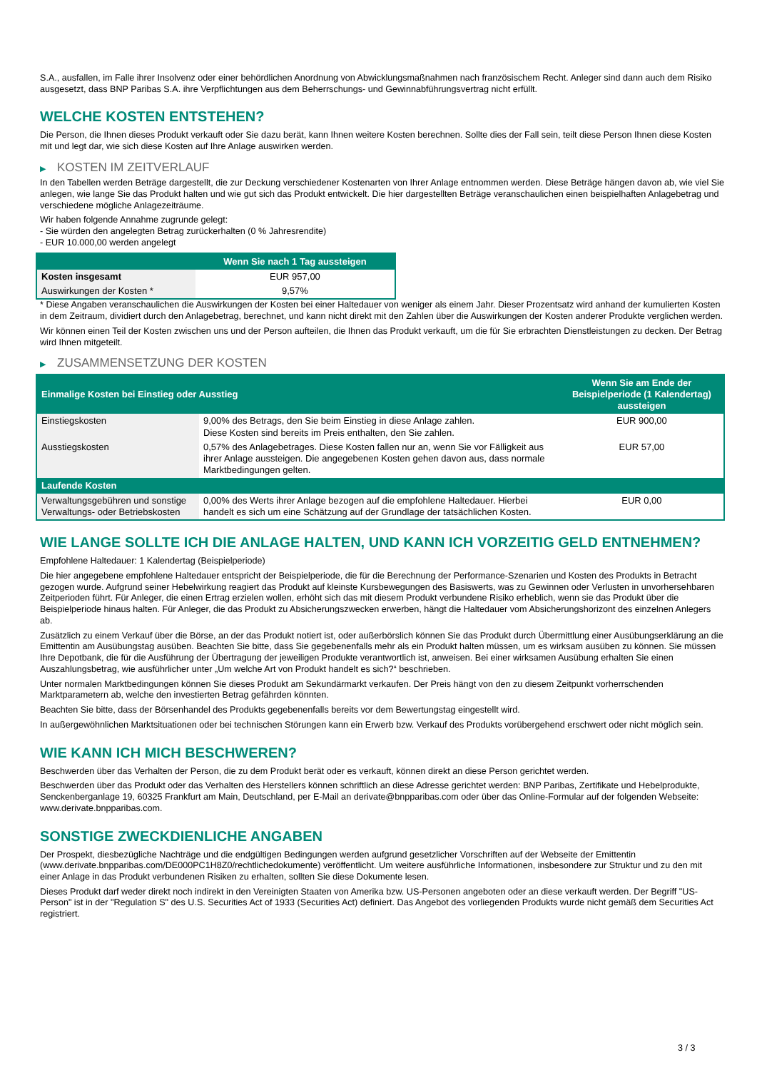S.A., ausfallen, im Falle ihrer Insolvenz oder einer behördlichen Anordnung von Abwicklungsmaßnahmen nach französischem Recht. Anleger sind dann auch dem Risiko ausgesetzt, dass BNP Paribas S.A. ihre Verpflichtungen aus dem Beherrschungs- und Gewinnabführungsvertrag nicht erfüllt.
WELCHE KOSTEN ENTSTEHEN?
Die Person, die Ihnen dieses Produkt verkauft oder Sie dazu berät, kann Ihnen weitere Kosten berechnen. Sollte dies der Fall sein, teilt diese Person Ihnen diese Kosten mit und legt dar, wie sich diese Kosten auf Ihre Anlage auswirken werden.
▶ KOSTEN IM ZEITVERLAUF
In den Tabellen werden Beträge dargestellt, die zur Deckung verschiedener Kostenarten von Ihrer Anlage entnommen werden. Diese Beträge hängen davon ab, wie viel Sie anlegen, wie lange Sie das Produkt halten und wie gut sich das Produkt entwickelt. Die hier dargestellten Beträge veranschaulichen einen beispielhaften Anlagebetrag und verschiedene mögliche Anlagezeiträume.
Wir haben folgende Annahme zugrunde gelegt:
- Sie würden den angelegten Betrag zurückerhalten (0 % Jahresrendite)
- EUR 10.000,00 werden angelegt
| | Wenn Sie nach 1 Tag aussteigen |
| --- | --- |
| Kosten insgesamt | EUR 957,00 |
| Auswirkungen der Kosten * | 9,57% |
* Diese Angaben veranschaulichen die Auswirkungen der Kosten bei einer Haltedauer von weniger als einem Jahr. Dieser Prozentsatz wird anhand der kumulierten Kosten in dem Zeitraum, dividiert durch den Anlagebetrag, berechnet, und kann nicht direkt mit den Zahlen über die Auswirkungen der Kosten anderer Produkte verglichen werden.
Wir können einen Teil der Kosten zwischen uns und der Person aufteilen, die Ihnen das Produkt verkauft, um die für Sie erbrachten Dienstleistungen zu decken. Der Betrag wird Ihnen mitgeteilt.
▶ ZUSAMMENSETZUNG DER KOSTEN
| Einmalige Kosten bei Einstieg oder Ausstieg | | Wenn Sie am Ende der Beispielperiode (1 Kalendertag) aussteigen |
| --- | --- | --- |
| Einstiegskosten | 9,00% des Betrags, den Sie beim Einstieg in diese Anlage zahlen. Diese Kosten sind bereits im Preis enthalten, den Sie zahlen. | EUR 900,00 |
| Ausstiegskosten | 0,57% des Anlagebetrages. Diese Kosten fallen nur an, wenn Sie vor Fälligkeit aus ihrer Anlage aussteigen. Die angegebenen Kosten gehen davon aus, dass normale Marktbedingungen gelten. | EUR 57,00 |
| Laufende Kosten | | |
| Verwaltungsgebühren und sonstige Verwaltungs- oder Betriebskosten | 0,00% des Werts ihrer Anlage bezogen auf die empfohlene Haltedauer. Hierbei handelt es sich um eine Schätzung auf der Grundlage der tatsächlichen Kosten. | EUR 0,00 |
WIE LANGE SOLLTE ICH DIE ANLAGE HALTEN, UND KANN ICH VORZEITIG GELD ENTNEHMEN?
Empfohlene Haltedauer: 1 Kalendertag (Beispielperiode)
Die hier angegebene empfohlene Haltedauer entspricht der Beispielperiode, die für die Berechnung der Performance-Szenarien und Kosten des Produkts in Betracht gezogen wurde. Aufgrund seiner Hebelwirkung reagiert das Produkt auf kleinste Kursbewegungen des Basiswerts, was zu Gewinnen oder Verlusten in unvorhersehbaren Zeitperioden führt. Für Anleger, die einen Ertrag erzielen wollen, erhöht sich das mit diesem Produkt verbundene Risiko erheblich, wenn sie das Produkt über die Beispielperiode hinaus halten. Für Anleger, die das Produkt zu Absicherungszwecken erwerben, hängt die Haltedauer vom Absicherungshorizont des einzelnen Anlegers ab.
Zusätzlich zu einem Verkauf über die Börse, an der das Produkt notiert ist, oder außerbörslich können Sie das Produkt durch Übermittlung einer Ausübungserklärung an die Emittentin am Ausübungstag ausüben. Beachten Sie bitte, dass Sie gegebenenfalls mehr als ein Produkt halten müssen, um es wirksam ausüben zu können. Sie müssen Ihre Depotbank, die für die Ausführung der Übertragung der jeweiligen Produkte verantwortlich ist, anweisen. Bei einer wirksamen Ausübung erhalten Sie einen Auszahlungsbetrag, wie ausführlicher unter „Um welche Art von Produkt handelt es sich?“ beschrieben.
Unter normalen Marktbedingungen können Sie dieses Produkt am Sekundärmarkt verkaufen. Der Preis hängt von den zu diesem Zeitpunkt vorherrschenden Marktparametern ab, welche den investierten Betrag gefährden könnten.
Beachten Sie bitte, dass der Börsenhandel des Produkts gegebenenfalls bereits vor dem Bewertungstag eingestellt wird.
In außergewöhnlichen Marktsituationen oder bei technischen Störungen kann ein Erwerb bzw. Verkauf des Produkts vorübergehend erschwert oder nicht möglich sein.
WIE KANN ICH MICH BESCHWEREN?
Beschwerden über das Verhalten der Person, die zu dem Produkt berät oder es verkauft, können direkt an diese Person gerichtet werden.
Beschwerden über das Produkt oder das Verhalten des Herstellers können schriftlich an diese Adresse gerichtet werden: BNP Paribas, Zertifikate und Hebelprodukte, Senckenberganlage 19, 60325 Frankfurt am Main, Deutschland, per E-Mail an derivate@bnpparibas.com oder über das Online-Formular auf der folgenden Webseite: www.derivate.bnpparibas.com.
SONSTIGE ZWECKDIENLICHE ANGABEN
Der Prospekt, diesbezügliche Nachträge und die endgültigen Bedingungen werden aufgrund gesetzlicher Vorschriften auf der Webseite der Emittentin (www.derivate.bnpparibas.com/DE000PC1H8Z0/rechtlichedokumente) veröffentlicht. Um weitere ausführliche Informationen, insbesondere zur Struktur und zu den mit einer Anlage in das Produkt verbundenen Risiken zu erhalten, sollten Sie diese Dokumente lesen.
Dieses Produkt darf weder direkt noch indirekt in den Vereinigten Staaten von Amerika bzw. US-Personen angeboten oder an diese verkauft werden. Der Begriff "US-Person" ist in der "Regulation S" des U.S. Securities Act of 1933 (Securities Act) definiert. Das Angebot des vorliegenden Produkts wurde nicht gemäß dem Securities Act registriert.
3 / 3